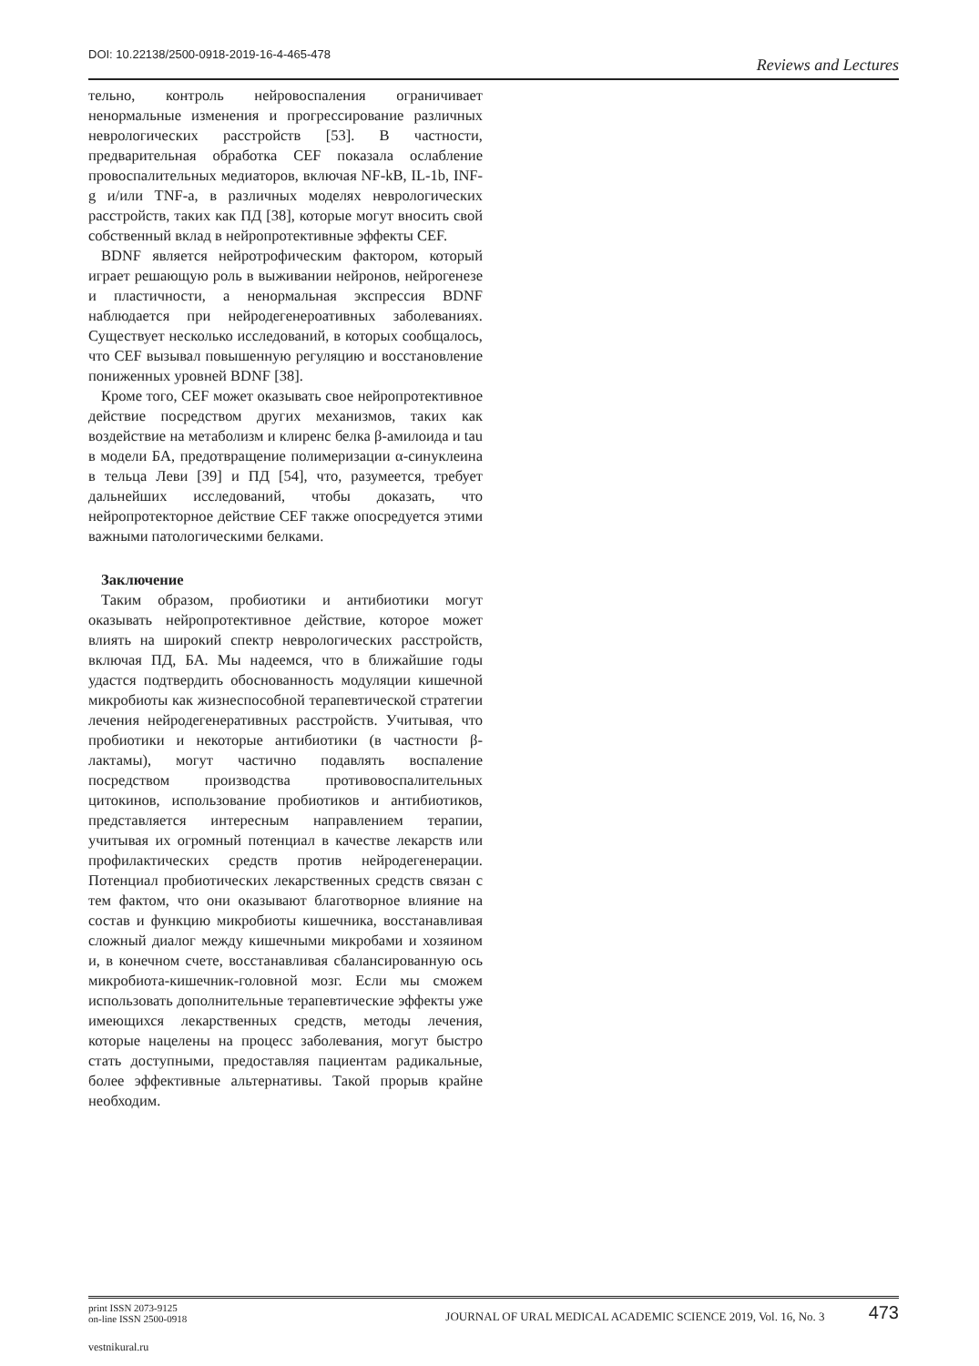DOI: 10.22138/2500-0918-2019-16-4-465-478 Reviews and Lectures
тельно, контроль нейровоспаления ограничивает ненормальные изменения и прогрессирование различных неврологических расстройств [53]. В частности, предварительная обработка CEF показала ослабление провоспалительных медиаторов, включая NF-kB, IL-1b, INF-g и/или TNF-a, в различных моделях неврологических расстройств, таких как ПД [38], которые могут вносить свой собственный вклад в нейропротективные эффекты CEF.
BDNF является нейротрофическим фактором, который играет решающую роль в выживании нейронов, нейрогенезе и пластичности, а ненормальная экспрессия BDNF наблюдается при нейродегенероативных заболеваниях. Существует несколько исследований, в которых сообщалось, что CEF вызывал повышенную регуляцию и восстановление пониженных уровней BDNF [38].
Кроме того, CEF может оказывать свое нейропротективное действие посредством других механизмов, таких как воздействие на метаболизм и клиренс белка β-амилоида и tau в модели БА, предотвращение полимеризации α-синуклеина в тельца Леви [39] и ПД [54], что, разумеется, требует дальнейших исследований, чтобы доказать, что нейропротекторное действие CEF также опосредуется этими важными патологическими белками.
Заключение
Таким образом, пробиотики и антибиотики могут оказывать нейропротективное действие, которое может влиять на широкий спектр неврологических расстройств, включая ПД, БА. Мы надеемся, что в ближайшие годы удастся подтвердить обоснованность модуляции кишечной микробиоты как жизнеспособной терапевтической стратегии лечения нейродегенеративных расстройств. Учитывая, что пробиотики и некоторые антибиотики (в частности β-лактамы), могут частично подавлять воспаление посредством производства противовоспалительных цитокинов, использование пробиотиков и антибиотиков, представляется интересным направлением терапии, учитывая их огромный потенциал в качестве лекарств или профилактических средств против нейродегенерации. Потенциал пробиотических лекарственных средств связан с тем фактом, что они оказывают благотворное влияние на состав и функцию микробиоты кишечника, восстанавливая сложный диалог между кишечными микробами и хозяином и, в конечном счете, восстанавливая сбалансированную ось микробиота-кишечник-головной мозг. Если мы сможем использовать дополнительные терапевтические эффекты уже имеющихся лекарственных средств, методы лечения, которые нацелены на процесс заболевания, могут быстро стать доступными, предоставляя пациентам радикальные, более эффективные альтернативы. Такой прорыв крайне необходим.
print ISSN 2073-9125
on-line ISSN 2500-0918
JOURNAL OF URAL MEDICAL ACADEMIC SCIENCE 2019, Vol. 16, No. 3 473
vestnikural.ru